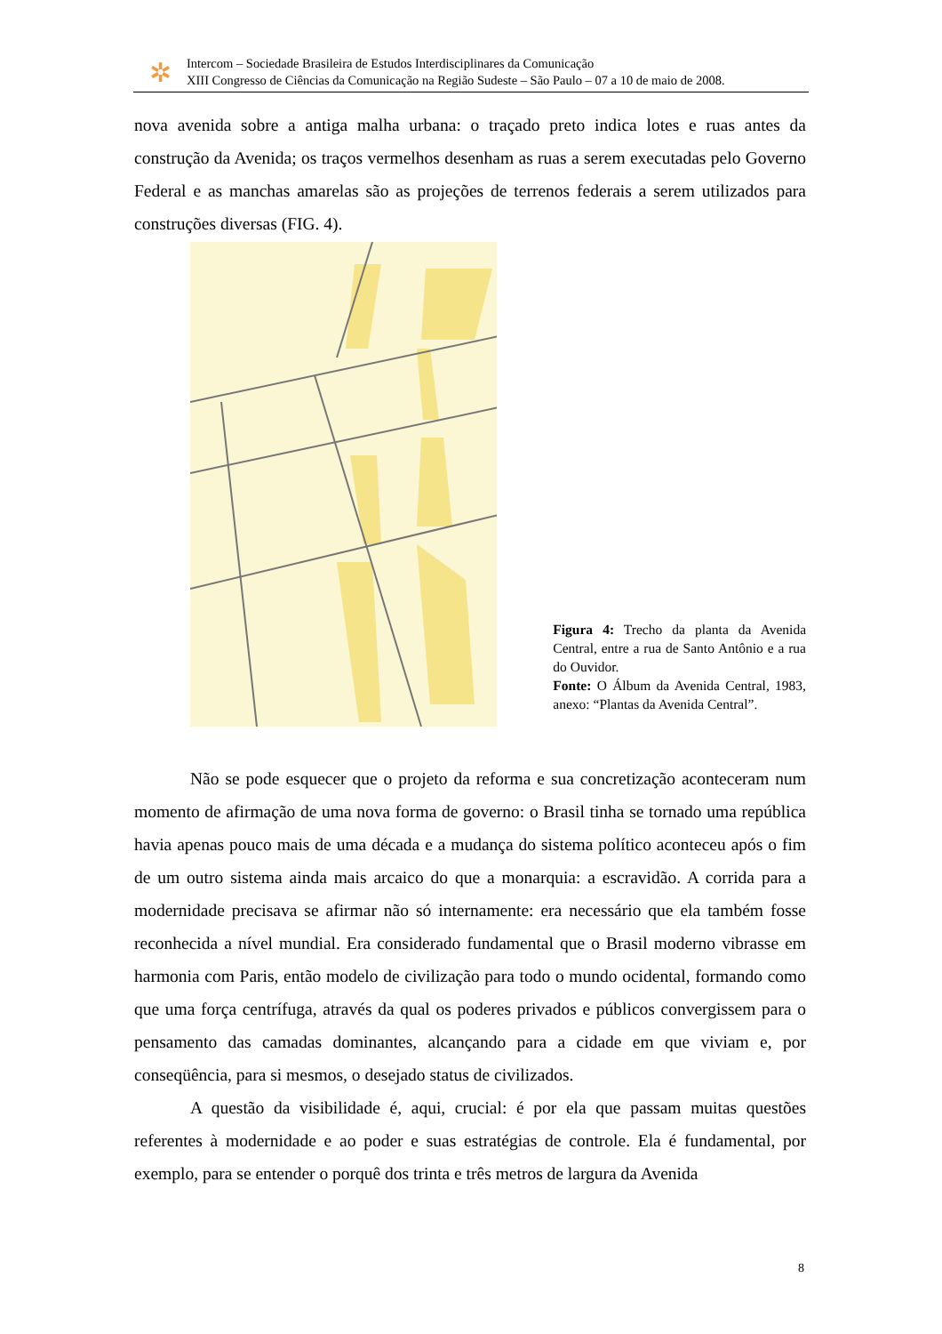✲
Intercom – Sociedade Brasileira de Estudos Interdisciplinares da Comunicação
XIII Congresso de Ciências da Comunicação na Região Sudeste – São Paulo – 07 a 10 de maio de 2008.
nova avenida sobre a antiga malha urbana: o traçado preto indica lotes e ruas antes da construção da Avenida; os traços vermelhos desenham as ruas a serem executadas pelo Governo Federal e as manchas amarelas são as projeções de terrenos federais a serem utilizados para construções diversas (FIG. 4).
Figura 4: Trecho da planta da Avenida Central, entre a rua de Santo Antônio e a rua do Ouvidor.
Fonte: O Álbum da Avenida Central, 1983, anexo: “Plantas da Avenida Central”.
Não se pode esquecer que o projeto da reforma e sua concretização aconteceram num momento de afirmação de uma nova forma de governo: o Brasil tinha se tornado uma república havia apenas pouco mais de uma década e a mudança do sistema político aconteceu após o fim de um outro sistema ainda mais arcaico do que a monarquia: a escravidão. A corrida para a modernidade precisava se afirmar não só internamente: era necessário que ela também fosse reconhecida a nível mundial. Era considerado fundamental que o Brasil moderno vibrasse em harmonia com Paris, então modelo de civilização para todo o mundo ocidental, formando como que uma força centrífuga, através da qual os poderes privados e públicos convergissem para o pensamento das camadas dominantes, alcançando para a cidade em que viviam e, por conseqüência, para si mesmos, o desejado status de civilizados.
A questão da visibilidade é, aqui, crucial: é por ela que passam muitas questões referentes à modernidade e ao poder e suas estratégias de controle. Ela é fundamental, por exemplo, para se entender o porquê dos trinta e três metros de largura da Avenida
8